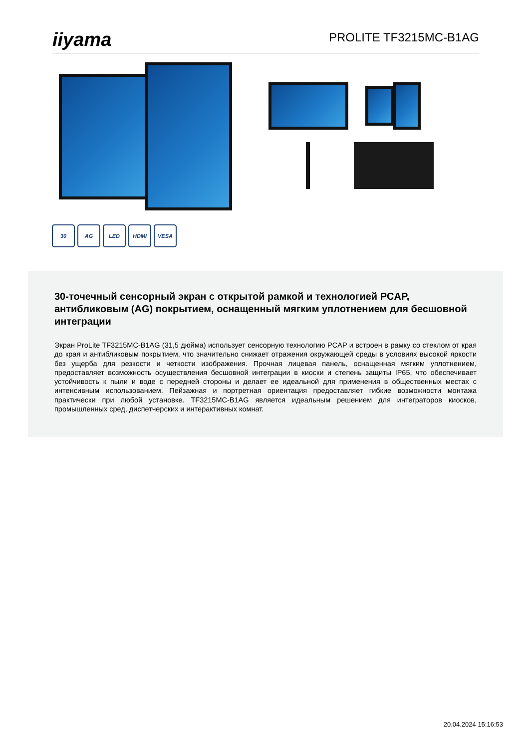iiyama
PROLITE TF3215MC-B1AG
30 AG LED HDMI VESA
30-точечный сенсорный экран с открытой рамкой и технологией PCAP, антибликовым (AG) покрытием, оснащенный мягким уплотнением для бесшовной интеграции
Экран ProLite TF3215MC-B1AG (31,5 дюйма) использует сенсорную технологию PCAP и встроен в рамку со стеклом от края до края и антибликовым покрытием, что значительно снижает отражения окружающей среды в условиях высокой яркости без ущерба для резкости и четкости изображения. Прочная лицевая панель, оснащенная мягким уплотнением, предоставляет возможность осуществления бесшовной интеграции в киоски и степень защиты IP65, что обеспечивает устойчивость к пыли и воде с передней стороны и делает ее идеальной для применения в общественных местах с интенсивным использованием. Пейзажная и портретная ориентация предоставляет гибкие возможности монтажа практически при любой установке. TF3215MC-B1AG является идеальным решением для интеграторов киосков, промышленных сред, диспетчерских и интерактивных комнат.
20.04.2024 15:16:53